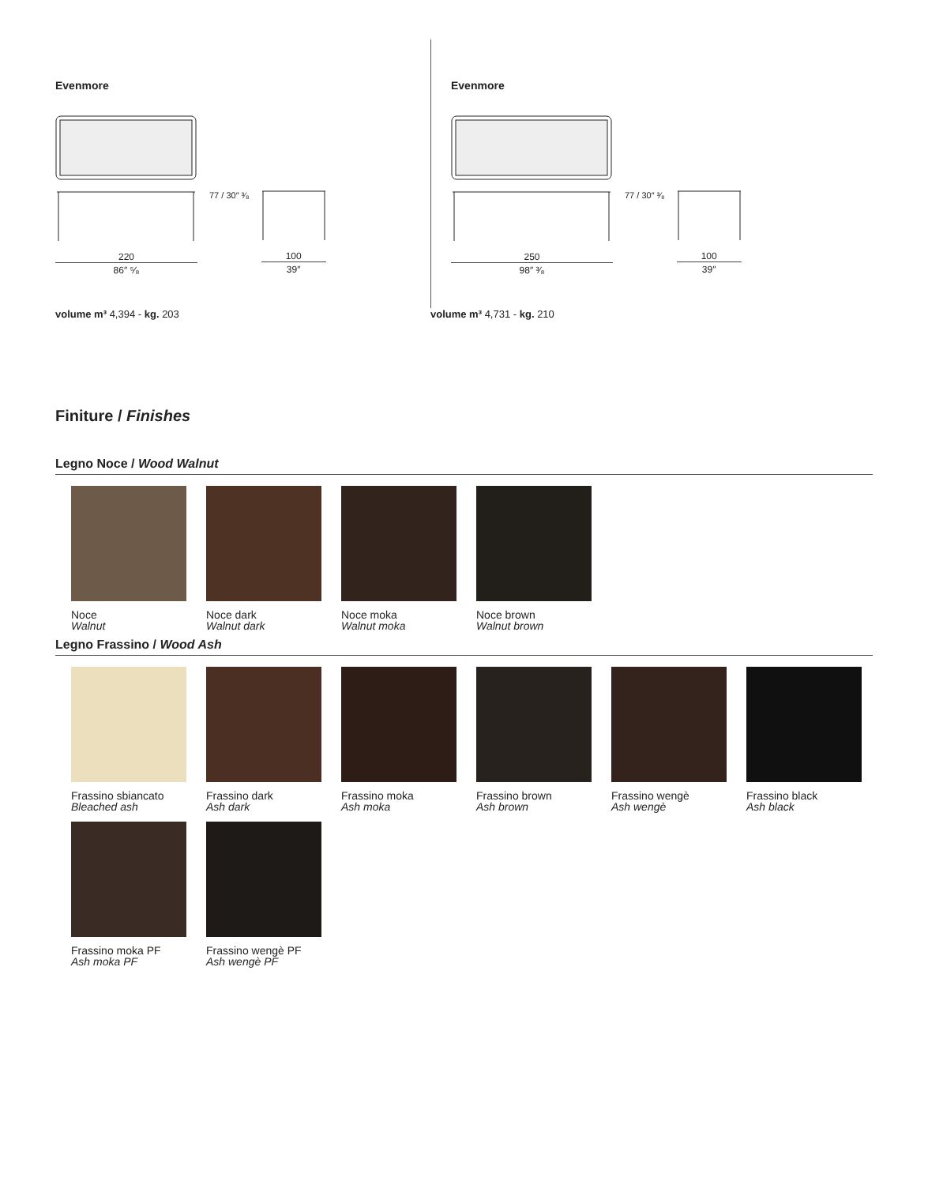Evenmore
220
86″ ⁵⁄₈
77 / 30″ ³⁄₈
100
39″
Evenmore
250
98″ ³⁄₈
77 / 30″ ³⁄₈
100
39″
volume m³ 4,394 - kg. 203 volume m³ 4,731 - kg. 210
Finiture / Finishes
Legno Noce / Wood Walnut
Noce
Walnut
Noce dark
Walnut dark
Noce moka
Walnut moka
Noce brown
Walnut brown
Legno Frassino / Wood Ash
Frassino sbiancato
Bleached ash
Frassino dark
Ash dark
Frassino moka
Ash moka
Frassino brown
Ash brown
Frassino wengè
Ash wengè
Frassino black
Ash black
Frassino moka PF
Ash moka PF
Frassino wengè PF
Ash wengè PF